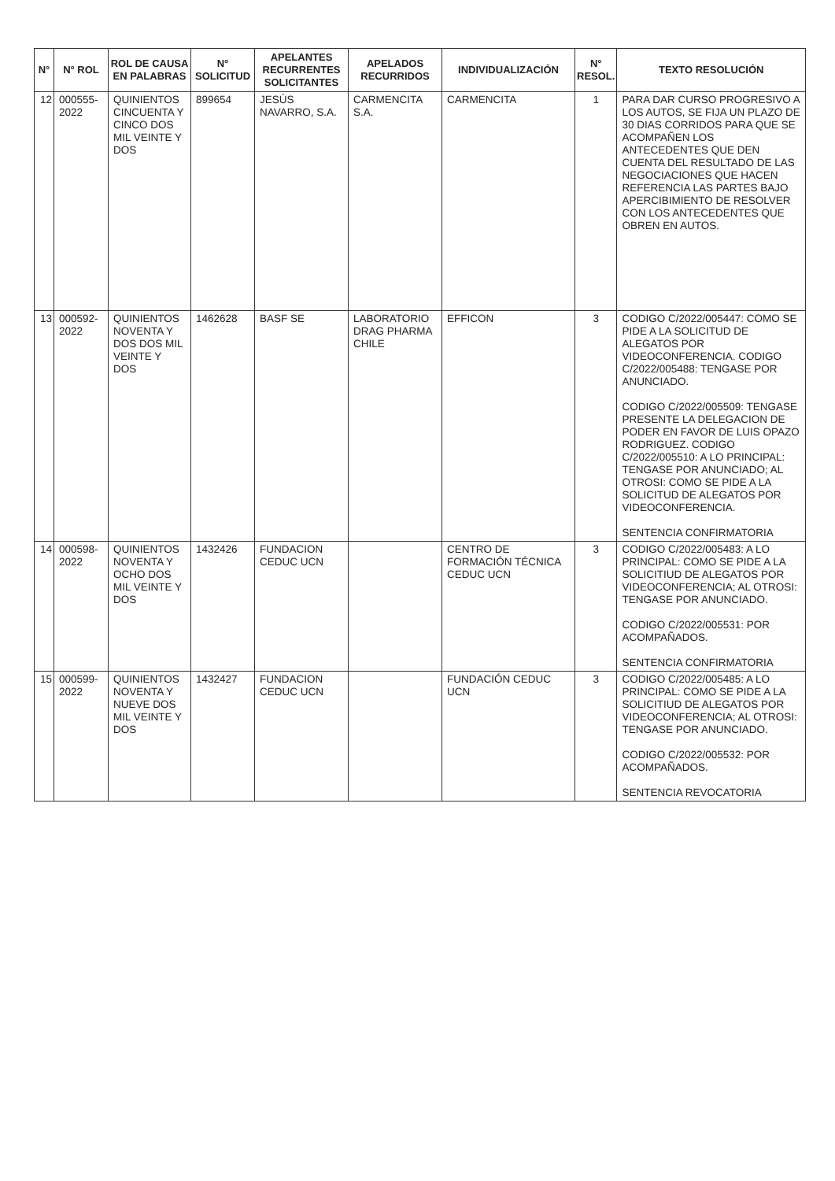| N° | N° ROL | ROL DE CAUSA EN PALABRAS | N° SOLICITUD | APELANTES RECURRENTES SOLICITANTES | APELADOS RECURRIDOS | INDIVIDUALIZACIÓN | N° RESOL. | TEXTO RESOLUCIÓN |
| --- | --- | --- | --- | --- | --- | --- | --- | --- |
| 12 | 000555-2022 | QUINIENTOS CINCUENTA Y CINCO DOS MIL VEINTE Y DOS | 899654 | JESÚS NAVARRO, S.A. | CARMENCITA S.A. | CARMENCITA | 1 | PARA DAR CURSO PROGRESIVO A LOS AUTOS, SE FIJA UN PLAZO DE 30 DIAS CORRIDOS PARA QUE SE ACOMPAÑEN LOS ANTECEDENTES QUE DEN CUENTA DEL RESULTADO DE LAS NEGOCIACIONES QUE HACEN REFERENCIA LAS PARTES BAJO APERCIBIMIENTO DE RESOLVER CON LOS ANTECEDENTES QUE OBREN EN AUTOS. |
| 13 | 000592-2022 | QUINIENTOS NOVENTA Y DOS DOS MIL VEINTE Y DOS | 1462628 | BASF SE | LABORATORIO DRAG PHARMA CHILE | EFFICON | 3 | CODIGO C/2022/005447: COMO SE PIDE A LA SOLICITUD DE ALEGATOS POR VIDEOCONFERENCIA. CODIGO C/2022/005488: TENGASE POR ANUNCIADO. CODIGO C/2022/005509: TENGASE PRESENTE LA DELEGACION DE PODER EN FAVOR DE LUIS OPAZO RODRIGUEZ. CODIGO C/2022/005510: A LO PRINCIPAL: TENGASE POR ANUNCIADO; AL OTROSI: COMO SE PIDE A LA SOLICITUD DE ALEGATOS POR VIDEOCONFERENCIA. SENTENCIA CONFIRMATORIA |
| 14 | 000598-2022 | QUINIENTOS NOVENTA Y OCHO DOS MIL VEINTE Y DOS | 1432426 | FUNDACION CEDUC UCN | | CENTRO DE FORMACIÓN TÉCNICA CEDUC UCN | 3 | CODIGO C/2022/005483: A LO PRINCIPAL: COMO SE PIDE A LA SOLICITIUD DE ALEGATOS POR VIDEOCONFERENCIA; AL OTROSI: TENGASE POR ANUNCIADO. CODIGO C/2022/005531: POR ACOMPAÑADOS. SENTENCIA CONFIRMATORIA |
| 15 | 000599-2022 | QUINIENTOS NOVENTA Y NUEVE DOS MIL VEINTE Y DOS | 1432427 | FUNDACION CEDUC UCN | | FUNDACIÓN CEDUC UCN | 3 | CODIGO C/2022/005485: A LO PRINCIPAL: COMO SE PIDE A LA SOLICITIUD DE ALEGATOS POR VIDEOCONFERENCIA; AL OTROSI: TENGASE POR ANUNCIADO. CODIGO C/2022/005532: POR ACOMPAÑADOS. SENTENCIA REVOCATORIA |